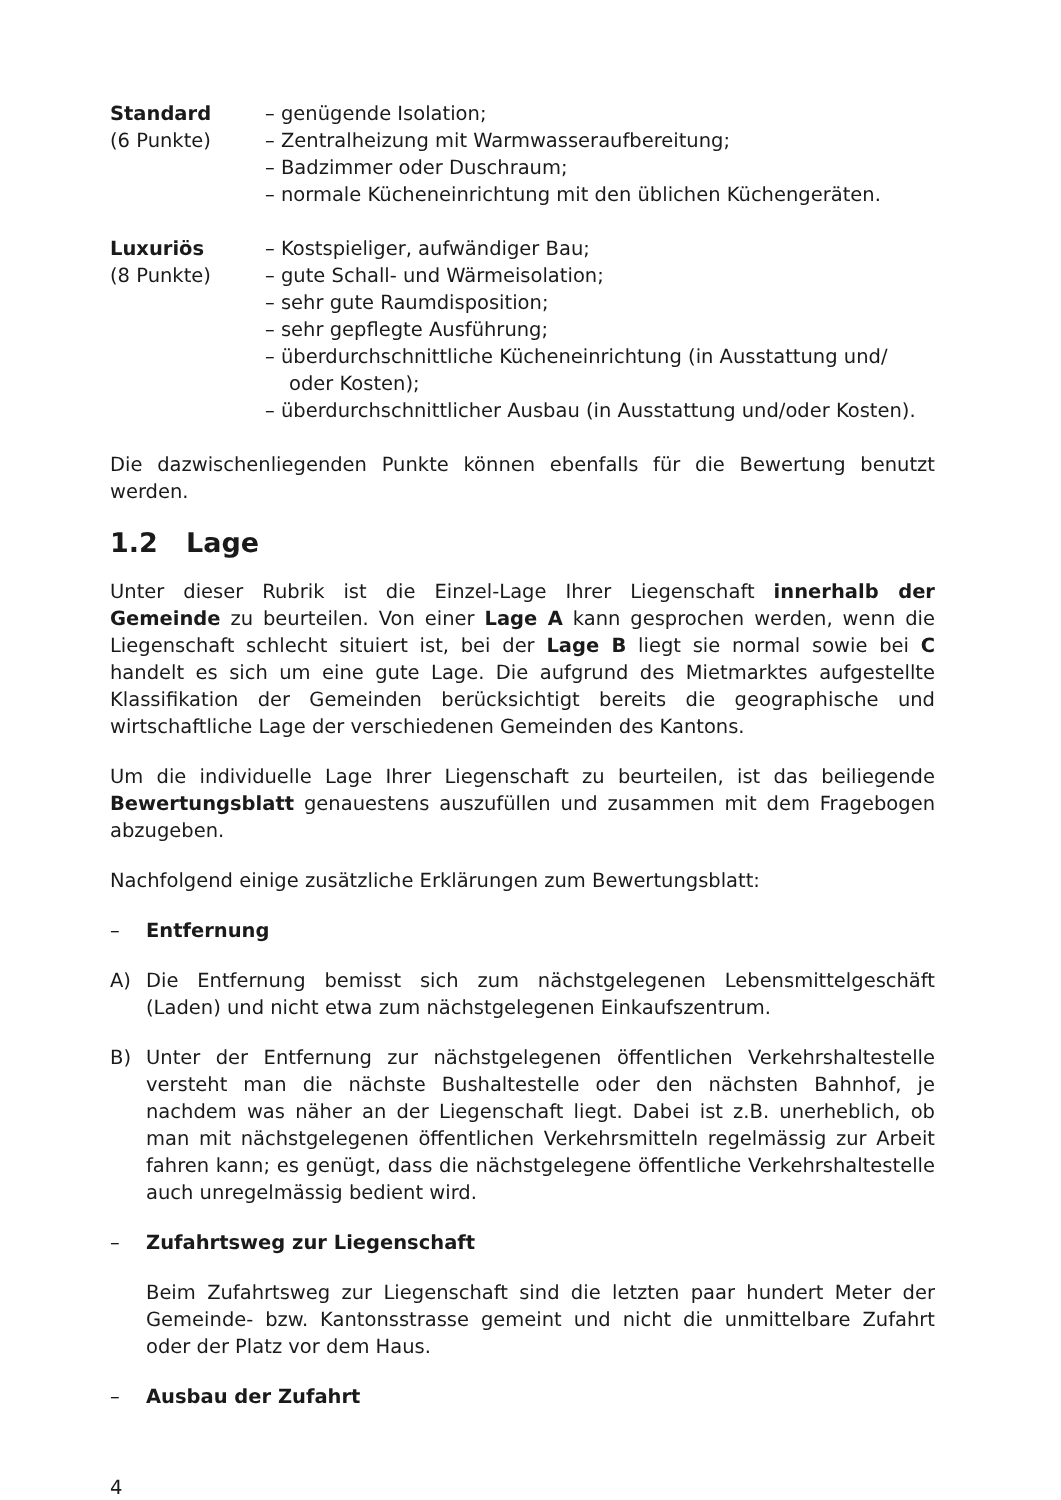Standard
(6 Punkte)
– genügende Isolation;
– Zentralheizung mit Warmwasseraufbereitung;
– Badzimmer oder Duschraum;
– normale Kücheneinrichtung mit den üblichen Küchengeräten.
Luxuriös
(8 Punkte)
– Kostspieliger, aufwändiger Bau;
– gute Schall- und Wärmeisolation;
– sehr gute Raumdisposition;
– sehr gepflegte Ausführung;
– überdurchschnittliche Kücheneinrichtung (in Ausstattung und/ oder Kosten);
– überdurchschnittlicher Ausbau (in Ausstattung und/oder Kosten).
Die dazwischenliegenden Punkte können ebenfalls für die Bewertung benutzt werden.
1.2 Lage
Unter dieser Rubrik ist die Einzel-Lage Ihrer Liegenschaft innerhalb der Gemeinde zu beurteilen. Von einer Lage A kann gesprochen werden, wenn die Liegenschaft schlecht situiert ist, bei der Lage B liegt sie normal sowie bei C handelt es sich um eine gute Lage. Die aufgrund des Mietmarktes aufgestellte Klassifikation der Gemeinden berücksichtigt bereits die geographische und wirtschaftliche Lage der verschiedenen Gemeinden des Kantons.
Um die individuelle Lage Ihrer Liegenschaft zu beurteilen, ist das beiliegende Bewertungsblatt genauestens auszufüllen und zusammen mit dem Fragebogen abzugeben.
Nachfolgend einige zusätzliche Erklärungen zum Bewertungsblatt:
– Entfernung
A) Die Entfernung bemisst sich zum nächstgelegenen Lebensmittelgeschäft (Laden) und nicht etwa zum nächstgelegenen Einkaufszentrum.
B) Unter der Entfernung zur nächstgelegenen öffentlichen Verkehrshaltestelle versteht man die nächste Bushaltestelle oder den nächsten Bahnhof, je nachdem was näher an der Liegenschaft liegt. Dabei ist z.B. unerheblich, ob man mit nächstgelegenen öffentlichen Verkehrsmitteln regelmässig zur Arbeit fahren kann; es genügt, dass die nächstgelegene öffentliche Verkehrshaltestelle auch unregelmässig bedient wird.
– Zufahrtsweg zur Liegenschaft
Beim Zufahrtsweg zur Liegenschaft sind die letzten paar hundert Meter der Gemeinde- bzw. Kantonsstrasse gemeint und nicht die unmittelbare Zufahrt oder der Platz vor dem Haus.
– Ausbau der Zufahrt
4